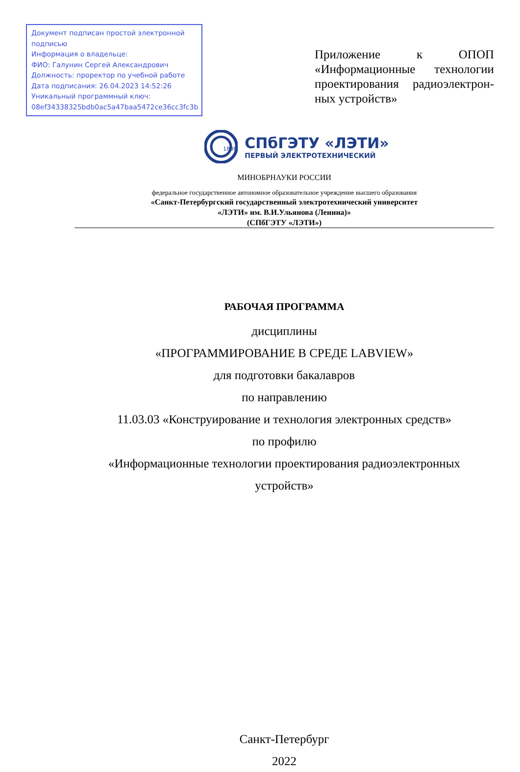Документ подписан простой электронной подписью
Информация о владельце:
ФИО: Галунин Сергей Александрович
Должность: проректор по учебной работе
Дата подписания: 26.04.2023 14:52:26
Уникальный программный ключ:
08ef34338325bdb0ac5a47baa5472ce36cc3fc3b
Приложение к ОПОП «Информационные технологии проектирования радиоэлектрон-ных устройств»
1886
СПбГЭТУ «ЛЭТИ»
ПЕРВЫЙ ЭЛЕКТРОТЕХНИЧЕСКИЙ
МИНОБРНАУКИ РОССИИ
федеральное государственное автономное образовательное учреждение высшего образования
«Санкт-Петербургский государственный электротехнический университет
«ЛЭТИ» им. В.И.Ульянова (Ленина)»
(СПбГЭТУ «ЛЭТИ»)
РАБОЧАЯ ПРОГРАММА
дисциплины
«ПРОГРАММИРОВАНИЕ В СРЕДЕ LABVIEW»
для подготовки бакалавров
по направлению
11.03.03 «Конструирование и технология электронных средств»
по профилю
«Информационные технологии проектирования радиоэлектронных
устройств»
Санкт-Петербург
2022